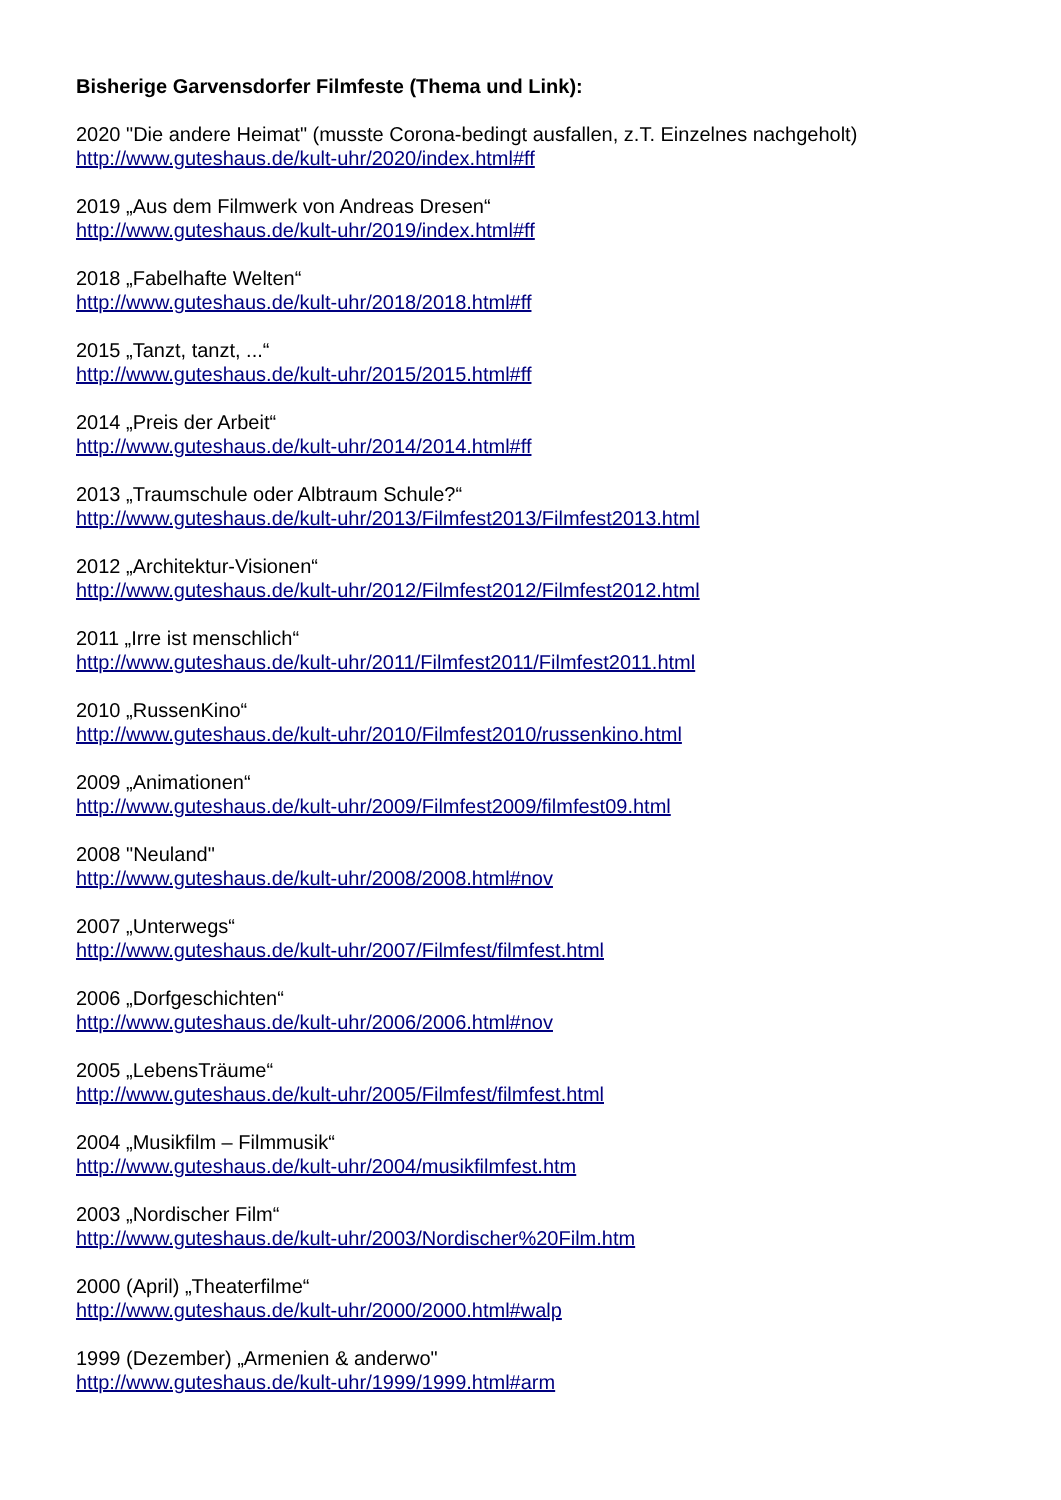Bisherige Garvensdorfer Filmfeste (Thema und Link):
2020 "Die andere Heimat" (musste Corona-bedingt ausfallen, z.T. Einzelnes nachgeholt)
http://www.guteshaus.de/kult-uhr/2020/index.html#ff
2019 „Aus dem Filmwerk von Andreas Dresen“
http://www.guteshaus.de/kult-uhr/2019/index.html#ff
2018 „Fabelhafte Welten“
http://www.guteshaus.de/kult-uhr/2018/2018.html#ff
2015 „Tanzt, tanzt, ...“
http://www.guteshaus.de/kult-uhr/2015/2015.html#ff
2014 „Preis der Arbeit“
http://www.guteshaus.de/kult-uhr/2014/2014.html#ff
2013 „Traumschule oder Albtraum Schule?“
http://www.guteshaus.de/kult-uhr/2013/Filmfest2013/Filmfest2013.html
2012 „Architektur-Visionen“
http://www.guteshaus.de/kult-uhr/2012/Filmfest2012/Filmfest2012.html
2011 „Irre ist menschlich“
http://www.guteshaus.de/kult-uhr/2011/Filmfest2011/Filmfest2011.html
2010 „RussenKino“
http://www.guteshaus.de/kult-uhr/2010/Filmfest2010/russenkino.html
2009 „Animationen“
http://www.guteshaus.de/kult-uhr/2009/Filmfest2009/filmfest09.html
2008 "Neuland"
http://www.guteshaus.de/kult-uhr/2008/2008.html#nov
2007 „Unterwegs“
http://www.guteshaus.de/kult-uhr/2007/Filmfest/filmfest.html
2006 „Dorfgeschichten“
http://www.guteshaus.de/kult-uhr/2006/2006.html#nov
2005 „LebensTräume“
http://www.guteshaus.de/kult-uhr/2005/Filmfest/filmfest.html
2004 „Musikfilm – Filmmusik“
http://www.guteshaus.de/kult-uhr/2004/musikfilmfest.htm
2003 „Nordischer Film“
http://www.guteshaus.de/kult-uhr/2003/Nordischer%20Film.htm
2000 (April) „Theaterfilme“
http://www.guteshaus.de/kult-uhr/2000/2000.html#walp
1999 (Dezember) „Armenien & anderwo"
http://www.guteshaus.de/kult-uhr/1999/1999.html#arm